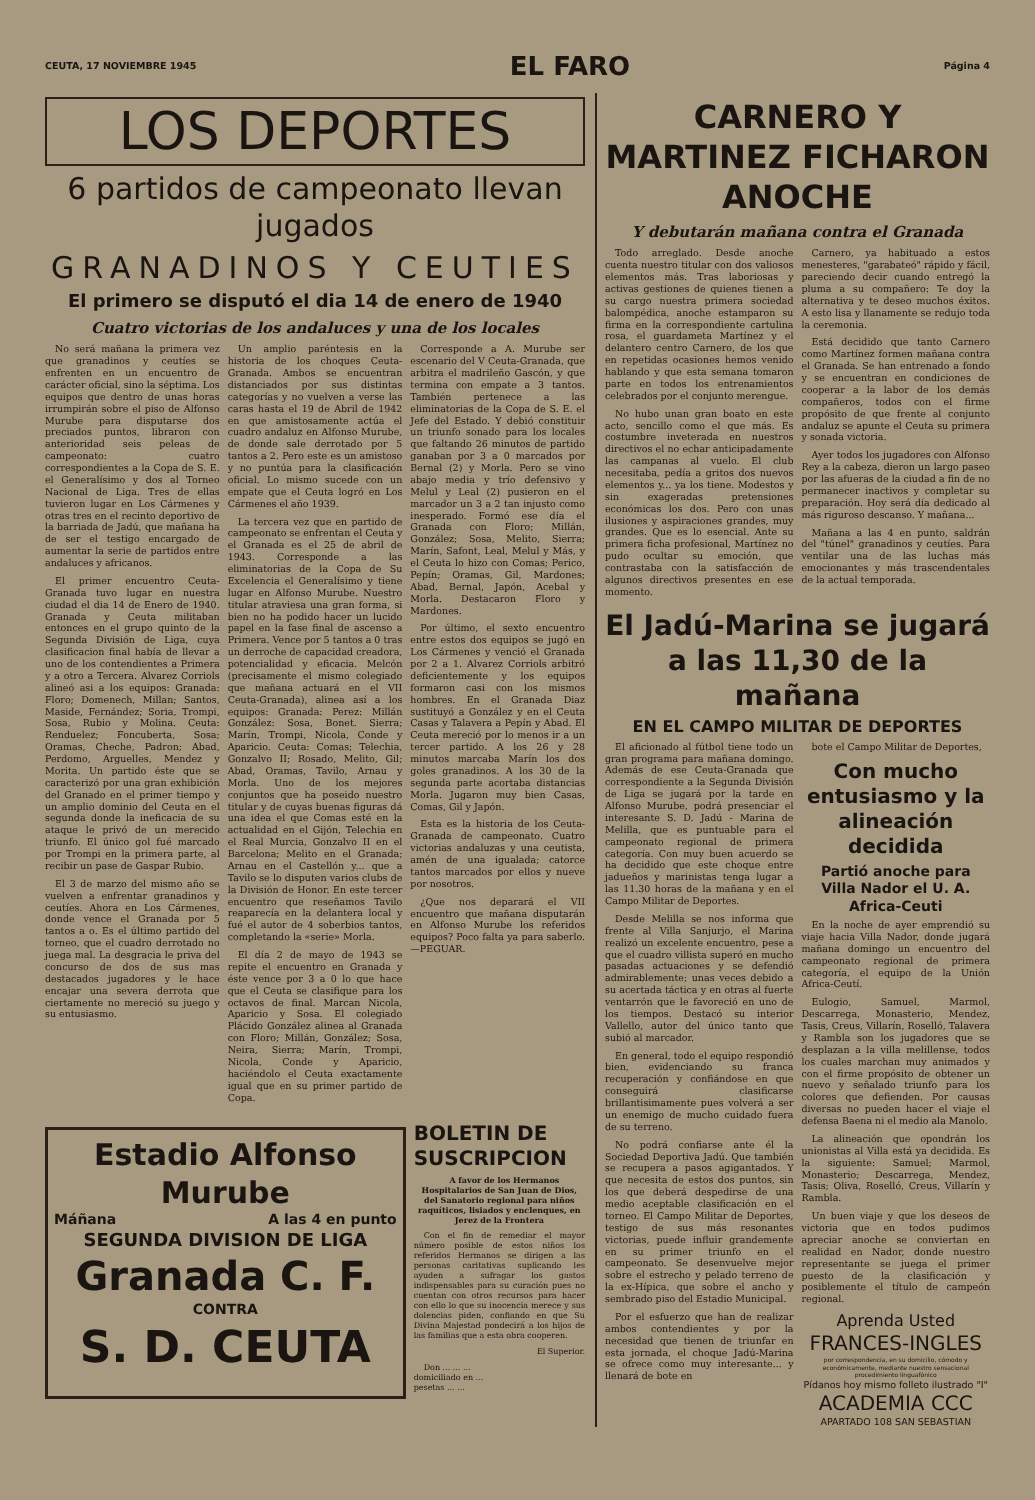CEUTA, 17 NOVIEMBRE 1945 EL FARO Página 4
LOS DEPORTES
6 partidos de campeonato llevan jugados
GRANADINOS Y CEUTIES
El primero se disputó el dia 14 de enero de 1940
Cuatro victorias de los andaluces y una de los locales
No será mañana la primera vez que granadinos y ceutíes se enfrenten en un encuentro de carácter oficial, sino la séptima. Los equipos que dentro de unas horas irrumpirán sobre el piso de Alfonso Murube para disputarse dos preciados puntos, libraron con anterioridad seis peleas de campeonato: cuatro correspondientes a la Copa de S. E. el Generalísimo y dos al Torneo Nacional de Liga. Tres de ellas tuvieron lugar en Los Cármenes y otras tres en el recinto deportivo de la barriada de Jadú, que mañana ha de ser el testigo encargado de aumentar la serie de partidos entre andaluces y africanos.
El primer encuentro Ceuta-Granada tuvo lugar en nuestra ciudad el dia 14 de Enero de 1940. Granada y Ceuta militaban entonces en el grupo quinto de la Segunda División de Liga, cuya clasificacion final había de llevar a uno de los contendientes a Primera y a otro a Tercera. Alvarez Corriols alineó asi a los equipos: Granada: Floro; Domenech, Millan; Santos, Maside, Fernández; Soria, Trompi, Sosa, Rubio y Molina. Ceuta: Renduelez; Foncuberta, Sosa; Oramas, Cheche, Padron; Abad, Perdomo, Arguelles, Mendez y Morita. Un partido éste que se caracterizó por una gran exhibición del Granado en el primer tiempo y un amplio dominio del Ceuta en el segunda donde la ineficacia de su ataque le privó de un merecido triunfo. El único gol fué marcado por Trompi en la primera parte, al recibir un pase de Gaspar Rubio.
El 3 de marzo del mismo año se vuelven a enfrentar granadinos y ceutíes. Ahora en Los Cármenes, donde vence el Granada por 5 tantos a o. Es el último partido del torneo, que el cuadro derrotado no juega mal. La desgracia le priva del concurso de dos de sus mas destacados jugadores y le hace encajar una severa derrota que ciertamente no mereció su juego y su entusiasmo.
Un amplio paréntesis en la historia de los choques Ceuta-Granada. Ambos se encuentran distanciados por sus distintas categorías y no vuelven a verse las caras hasta el 19 de Abril de 1942 en que amistosamente actúa el cuadro andaluz en Alfonso Murube, de donde sale derrotado por 5 tantos a 2. Pero este es un amistoso y no puntúa para la clasificación oficial. Lo mismo sucede con un empate que el Ceuta logró en Los Cármenes el año 1939.
La tercera vez que en partido de campeonato se enfrentan el Ceuta y el Granada es el 25 de abril de 1943. Corresponde a las eliminatorias de la Copa de Su Excelencia el Generalísimo y tiene lugar en Alfonso Murube. Nuestro titular atraviesa una gran forma, si bien no ha podido hacer un lucido papel en la fase final de ascenso a Primera. Vence por 5 tantos a 0 tras un derroche de capacidad creadora, potencialidad y eficacia. Melcón (precisamente el mismo colegiado que mañana actuará en el VII Ceuta-Granada), alinea así a los equipos: Granada: Perez: Millán González: Sosa, Bonet. Sierra; Marín, Trompi, Nicola, Conde y Aparicio. Ceuta: Comas; Telechia, Gonzalvo II; Rosado, Melito, Gil; Abad, Oramas, Tavilo, Arnau y Morla. Uno de los mejores conjuntos que ha poseido nuestro titular y de cuyas buenas figuras dá una idea el que Comas esté en la actualidad en el Gijón, Telechia en el Real Murcia, Gonzalvo II en el Barcelona; Melito en el Granada; Arnau en el Castellón y... que a Tavilo se lo disputen varios clubs de la División de Honor. En este tercer encuentro que reseñamos Tavilo reaparecía en la delantera local y fué el autor de 4 soberbios tantos, completando la «serie» Morla.
El día 2 de mayo de 1943 se repite el encuentro en Granada y éste vence por 3 a 0 lo que hace que el Ceuta se clasifique para los octavos de final. Marcan Nicola, Aparicio y Sosa. El colegiado Plácido González alinea al Granada con Floro; Millán, González; Sosa, Neira, Sierra; Marín, Trompi, Nicola, Conde y Aparicio, haciéndolo el Ceuta exactamente igual que en su primer partido de Copa.
Corresponde a A. Murube ser escenario del V Ceuta-Granada, que arbitra el madrileño Gascón, y que termina con empate a 3 tantos. También pertenece a las eliminatorias de la Copa de S. E. el Jefe del Estado. Y debió constituir un triunfo sonado para los locales que faltando 26 minutos de partido ganaban por 3 a 0 marcados por Bernal (2) y Morla. Pero se vino abajo media y trío defensivo y Melul y Leal (2) pusieron en el marcador un 3 a 2 tan injusto como inesperado. Formó ese día el Granada con Floro; Millán, González; Sosa, Melito, Sierra; Marín, Safont, Leal, Melul y Más, y el Ceuta lo hizo con Comas; Perico, Pepín; Oramas, Gil, Mardones; Abad, Bernal, Japón, Acebal y Morla. Destacaron Floro y Mardones.
Por último, el sexto encuentro entre estos dos equipos se jugó en Los Cármenes y venció el Granada por 2 a 1. Alvarez Corriols arbitró deficientemente y los equipos formaron casi con los mismos hombres. En el Granada Diaz sustituyó a González y en el Ceuta Casas y Talavera a Pepín y Abad. El Ceuta mereció por lo menos ir a un tercer partido. A los 26 y 28 minutos marcaba Marín los dos goles granadinos. A los 30 de la segunda parte acortaba distancias Morla. Jugaron muy bien Casas, Comas, Gil y Japón.
Esta es la historia de los Ceuta-Granada de campeonato. Cuatro victorias andaluzas y una ceutista, amén de una igualada; catorce tantos marcados por ellos y nueve por nosotros.
¿Que nos deparará el VII encuentro que mañana disputarán en Alfonso Murube los referidos equipos? Poco falta ya para saberlo.—PEGUAR.
Estadio Alfonso Murube
Máñana A las 4 en punto
SEGUNDA DIVISION DE LIGA
Granada C. F.
CONTRA
S. D. CEUTA
BOLETIN DE SUSCRIPCION
A favor de los Hermanos Hospitalarios de San Juan de Dios, del Sanatorio regional para niños raquíticos, lisiados y enclenques, en Jerez de la Frontera
Con el fin de remediar el mayor número posible de estos niños los referidos Hermanos se dirigen a las personas caritativas suplicando les ayuden a sufragar los gastos indispensables para su curación pues no cuentan con otros recursos para hacer con ello lo que su inocencia merece y sus dolencias piden, confiando en que Su Divina Majestad pondecirá a los hijos de las familias que a esta obra cooperen.
El Superior.
Don ... ... ...
domiciliado en ...
pesetas ... ...
CARNERO Y MARTINEZ FICHARON ANOCHE
Y debutarán mañana contra el Granada
Todo arreglado. Desde anoche cuenta nuestro titular con dos valiosos elementos más. Tras laboriosas y activas gestiones de quienes tienen a su cargo nuestra primera sociedad balompédica, anoche estamparon su firma en la correspondiente cartulina rosa, el guardameta Martínez y el delantero centro Carnero, de los que en repetidas ocasiones hemos venido hablando y que esta semana tomaron parte en todos los entrenamientos celebrados por el conjunto merengue.
No hubo unan gran boato en este acto, sencillo como el que más. Es costumbre inveterada en nuestros directivos el no echar anticipadamente las campanas al vuelo. El club necesitaba, pedía a gritos dos nuevos elementos y... ya los tiene. Modestos y sin exageradas pretensiones económicas los dos. Pero con unas ilusiones y aspiraciones grandes, muy grandes. Que es lo esencial. Ante su primera ficha profesional, Martínez no pudo ocultar su emoción, que contrastaba con la satisfacción de algunos directivos presentes en ese momento.
Carnero, ya habituado a estos menesteres, "garabateó" rápido y fácil, pareciendo decir cuando entregó la pluma a su compañero: Te doy la alternativa y te deseo muchos éxitos. A esto lisa y llanamente se redujo toda la ceremonia.
Está decidido que tanto Carnero como Martínez formen mañana contra el Granada. Se han entrenado a fondo y se encuentran en condiciones de cooperar a la labor de los demás compañeros, todos con el firme propósito de que frente al conjunto andaluz se apunte el Ceuta su primera y sonada victoria.
Ayer todos los jugadores con Alfonso Rey a la cabeza, dieron un largo paseo por las afueras de la ciudad a fin de no permanecer inactivos y completar su preparación. Hoy será día dedicado al más riguroso descanso. Y mañana...
Mañana a las 4 en punto, saldrán del "túnel" granadinos y ceutíes. Para ventilar una de las luchas más emocionantes y más trascendentales de la actual temporada.
El Jadú-Marina se jugará a las 11,30 de la mañana
EN EL CAMPO MILITAR DE DEPORTES
El aficionado al fútbol tiene todo un gran programa para mañana domingo. Además de ese Ceuta-Granada que correspondiente a la Segunda División de Liga se jugará por la tarde en Alfonso Murube, podrá presenciar el interesante S. D. Jadú - Marina de Melilla, que es puntuable para el campeonato regional de primera categoría. Con muy buen acuerdo se ha decidido que este choque entre jadueños y marinistas tenga lugar a las 11.30 horas de la mañana y en el Campo Militar de Deportes.
Desde Melilla se nos informa que frente al Villa Sanjurjo, el Marina realizó un excelente encuentro, pese a que el cuadro villista superó en mucho pasadas actuaciones y se defendió admirablemente; unas veces debido a su acertada táctica y en otras al fuerte ventarrón que le favoreció en uno de los tiempos. Destacó su interior Vallello, autor del único tanto que subió al marcador.
En general, todo el equipo respondió bien, evidenciando su franca recuperación y confiándose en que conseguirá clasificarse brillantisimamente pues volverá a ser un enemigo de mucho cuidado fuera de su terreno.
No podrá confiarse ante él la Sociedad Deportiva Jadú. Que también se recupera a pasos agigantados. Y que necesita de estos dos puntos, sin los que deberá despedirse de una medio aceptable clasificación en el torneo. El Campo Militar de Deportes, testigo de sus más resonantes victorias, puede influir grandemente en su primer triunfo en el campeonato. Se desenvuelve mejor sobre el estrecho y pelado terreno de la ex-Hípica, que sobre el ancho y sembrado piso del Estadio Municipal.
Por el esfuerzo que han de realizar ambos contendientes y por la necesidad que tienen de triunfar en esta jornada, el choque Jadú-Marina se ofrece como muy interesante... y llenará de bote en
bote el Campo Militar de Deportes,
Con mucho entusiasmo y la alineación decidida
Partió anoche para Villa Nador el U. A. Africa-Ceuti
En la noche de ayer emprendió su viaje hacia Villa Nador, donde jugará mañana domingo un encuentro del campeonato regional de primera categoría, el equipo de la Unión Africa-Ceutí.
Eulogio, Samuel, Marmol, Descarrega, Monasterio, Mendez, Tasis, Creus, Villarín, Roselló, Talavera y Rambla son los jugadores que se desplazan a la villa melillense, todos los cuales marchan muy animados y con el firme propósito de obtener un nuevo y señalado triunfo para los colores que defienden. Por causas diversas no pueden hacer el viaje el defensa Baena ni el medio ala Manolo.
La alineación que opondrán los unionistas al Villa está ya decidida. Es la siguiente: Samuel; Marmol, Monasterio; Descarrega, Mendez, Tasis; Oliva, Roselló, Creus, Villarín y Rambla.
Un buen viaje y que los deseos de victoria que en todos pudimos apreciar anoche se conviertan en realidad en Nador, donde nuestro representante se juega el primer puesto de la clasificación y posiblemente el título de campeón regional.
Aprenda Usted
FRANCES-INGLES
por correspondencia, en su domicilio, cómodo y económicamente, mediante nuestro sensacional procedimiento linguafónico
Pídanos hoy mismo folleto ilustrado "I"
ACADEMIA CCC
APARTADO 108 SAN SEBASTIAN